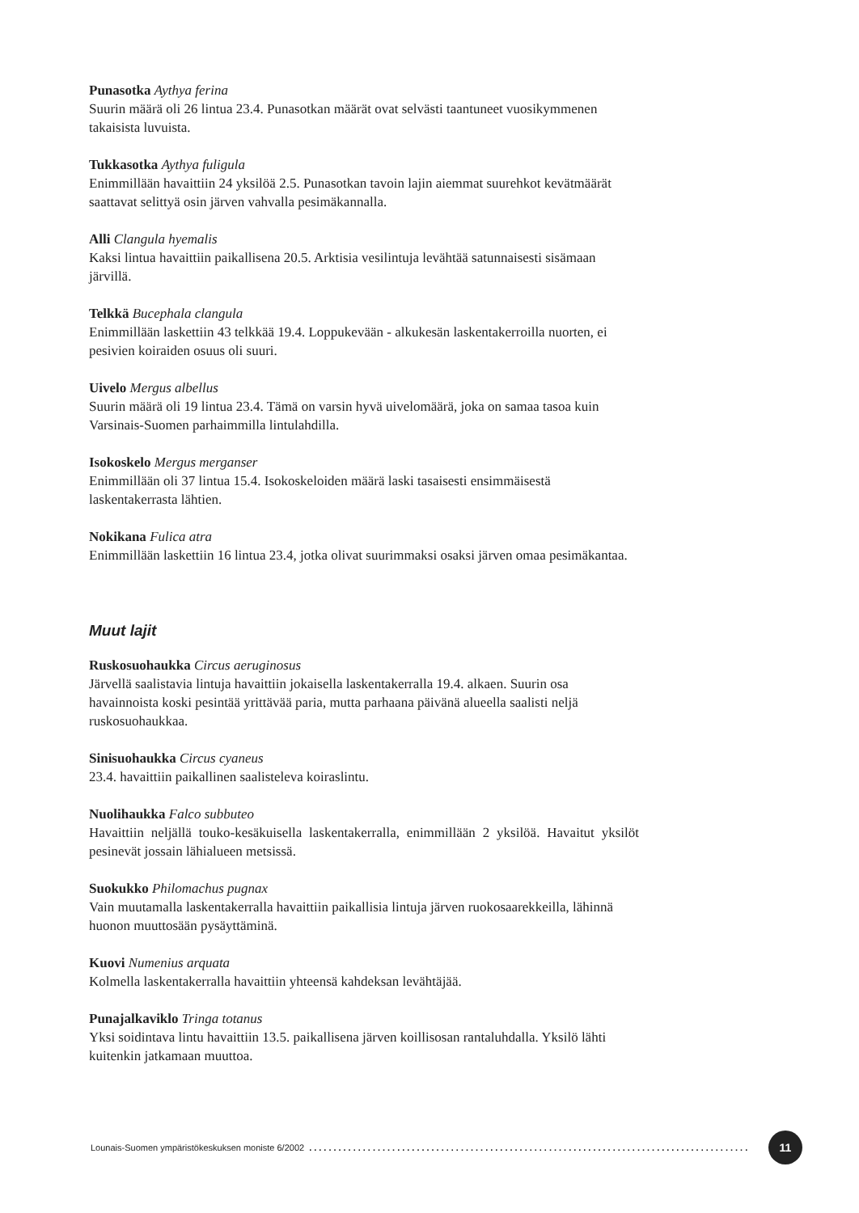Punasotka Aythya ferina
Suurin määrä oli 26 lintua 23.4. Punasotkan määrät ovat selvästi taantuneet vuosikymmenen takaisista luvuista.
Tukkasotka Aythya fuligula
Enimmillään havaittiin 24 yksilöä 2.5. Punasotkan tavoin lajin aiemmat suurehkot kevätmäärät saattavat selittyä osin järven vahvalla pesimäkannalla.
Alli Clangula hyemalis
Kaksi lintua havaittiin paikallisena 20.5. Arktisia vesilintuja levähtää satunnaisesti sisämaan järvillä.
Telkkä Bucephala clangula
Enimmillään laskettiin 43 telkkää 19.4. Loppukevään - alkukesän laskentakerroilla nuorten, ei pesivien koiraiden osuus oli suuri.
Uivelo Mergus albellus
Suurin määrä oli 19 lintua 23.4. Tämä on varsin hyvä uivelomäärä, joka on samaa tasoa kuin Varsinais-Suomen parhaimmilla lintulahdilla.
Isokoskelo Mergus merganser
Enimmillään oli 37 lintua 15.4. Isokoskeloiden määrä laski tasaisesti ensimmäisestä laskentakerrasta lähtien.
Nokikana Fulica atra
Enimmillään laskettiin 16 lintua 23.4, jotka olivat suurimmaksi osaksi järven omaa pesimäkantaa.
Muut lajit
Ruskosuohaukka Circus aeruginosus
Järvellä saalistavia lintuja havaittiin jokaisella laskentakerralla 19.4. alkaen. Suurin osa havainnoista koski pesintää yrittävää paria, mutta parhaana päivänä alueella saalisti neljä ruskosuohaukkaa.
Sinisuohaukka Circus cyaneus
23.4. havaittiin paikallinen saalisteleva koiraslintu.
Nuolihaukka Falco subbuteo
Havaittiin neljällä touko-kesäkuisella laskentakerralla, enimmillään 2 yksilöä. Havaitut yksilöt pesinevät jossain lähialueen metsissä.
Suokukko Philomachus pugnax
Vain muutamalla laskentakerralla havaittiin paikallisia lintuja järven ruokosaarekkeilla, lähinnä huonon muuttosään pysäyttäminä.
Kuovi Numenius arquata
Kolmella laskentakerralla havaittiin yhteensä kahdeksan levähtäjää.
Punajalkaviklo Tringa totanus
Yksi soidintava lintu havaittiin 13.5. paikallisena järven koillisosan rantaluhdalla. Yksilö lähti kuitenkin jatkamaan muuttoa.
Lounais-Suomen ympäristökeskuksen moniste 6/2002.......................................................................................... 11